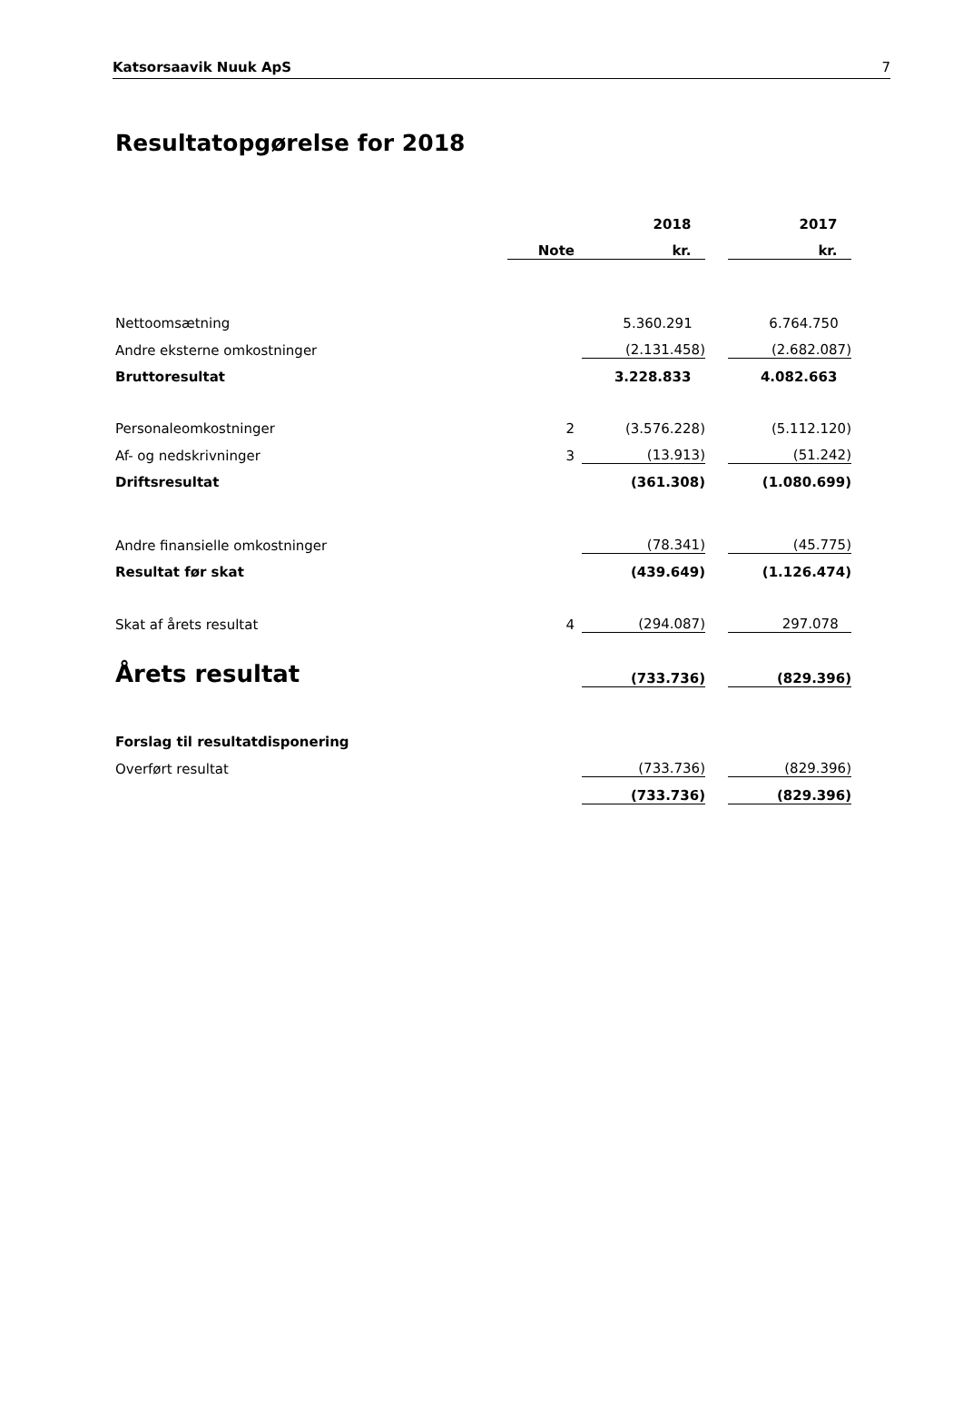Katsorsaavik Nuuk ApS 7
Resultatopgørelse for 2018
| | | | 2018 | | 2017 |
| --- | --- | --- | --- | --- | --- |
| | Note | | kr. | | kr. |
| Nettoomsætning | | | 5.360.291 | | 6.764.750 |
| Andre eksterne omkostninger | | | (2.131.458) | | (2.682.087) |
| Bruttoresultat | | | 3.228.833 | | 4.082.663 |
| Personaleomkostninger | 2 | | (3.576.228) | | (5.112.120) |
| Af- og nedskrivninger | 3 | | (13.913) | | (51.242) |
| Driftsresultat | | | (361.308) | | (1.080.699) |
| Andre finansielle omkostninger | | | (78.341) | | (45.775) |
| Resultat før skat | | | (439.649) | | (1.126.474) |
| Skat af årets resultat | 4 | | (294.087) | | 297.078 |
| Årets resultat | | | (733.736) | | (829.396) |
| Forslag til resultatdisponering | | | | | |
| Overført resultat | | | (733.736) | | (829.396) |
| | | | (733.736) | | (829.396) |